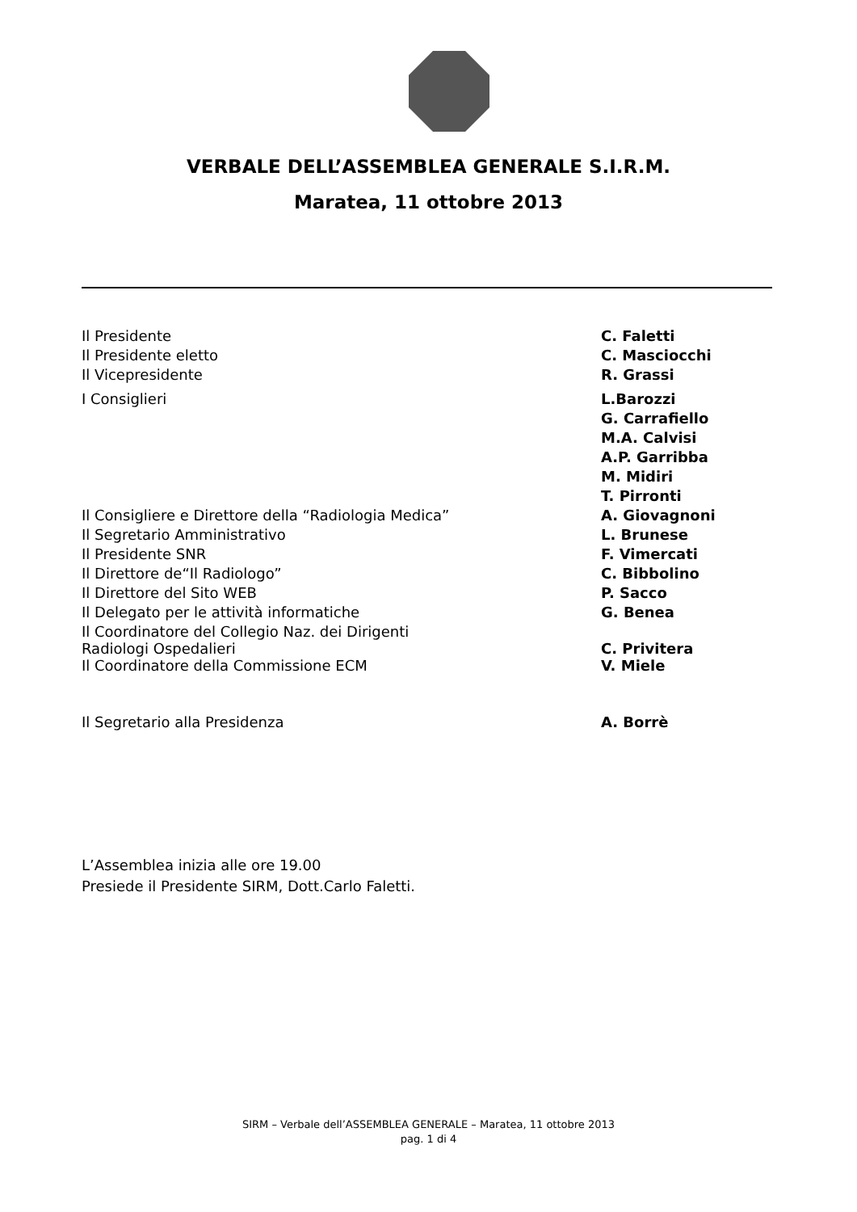VERBALE DELL’ASSEMBLEA GENERALE S.I.R.M.
Maratea, 11 ottobre 2013
| Il Presidente | C. Faletti |
| Il Presidente eletto | C. Masciocchi |
| Il Vicepresidente | R. Grassi |
| I Consiglieri | L.Barozzi |
| | G. Carrafiello |
| | M.A. Calvisi |
| | A.P. Garribba |
| | M. Midiri |
| | T. Pirronti |
| Il Consigliere e Direttore della “Radiologia Medica” | A. Giovagnoni |
| Il Segretario Amministrativo | L. Brunese |
| Il Presidente SNR | F. Vimercati |
| Il Direttore de“Il Radiologo” | C. Bibbolino |
| Il Direttore del Sito WEB | P. Sacco |
| Il Delegato per le attività informatiche | G. Benea |
| Il Coordinatore del Collegio Naz. dei Dirigenti Radiologi Ospedalieri | C. Privitera |
| Il Coordinatore della Commissione ECM | V. Miele |
| Il Segretario alla Presidenza | A. Borrè |
L’Assemblea inizia alle ore 19.00
Presiede il Presidente SIRM, Dott.Carlo Faletti.
SIRM – Verbale dell’ASSEMBLEA GENERALE – Maratea, 11 ottobre 2013
pag. 1 di 4